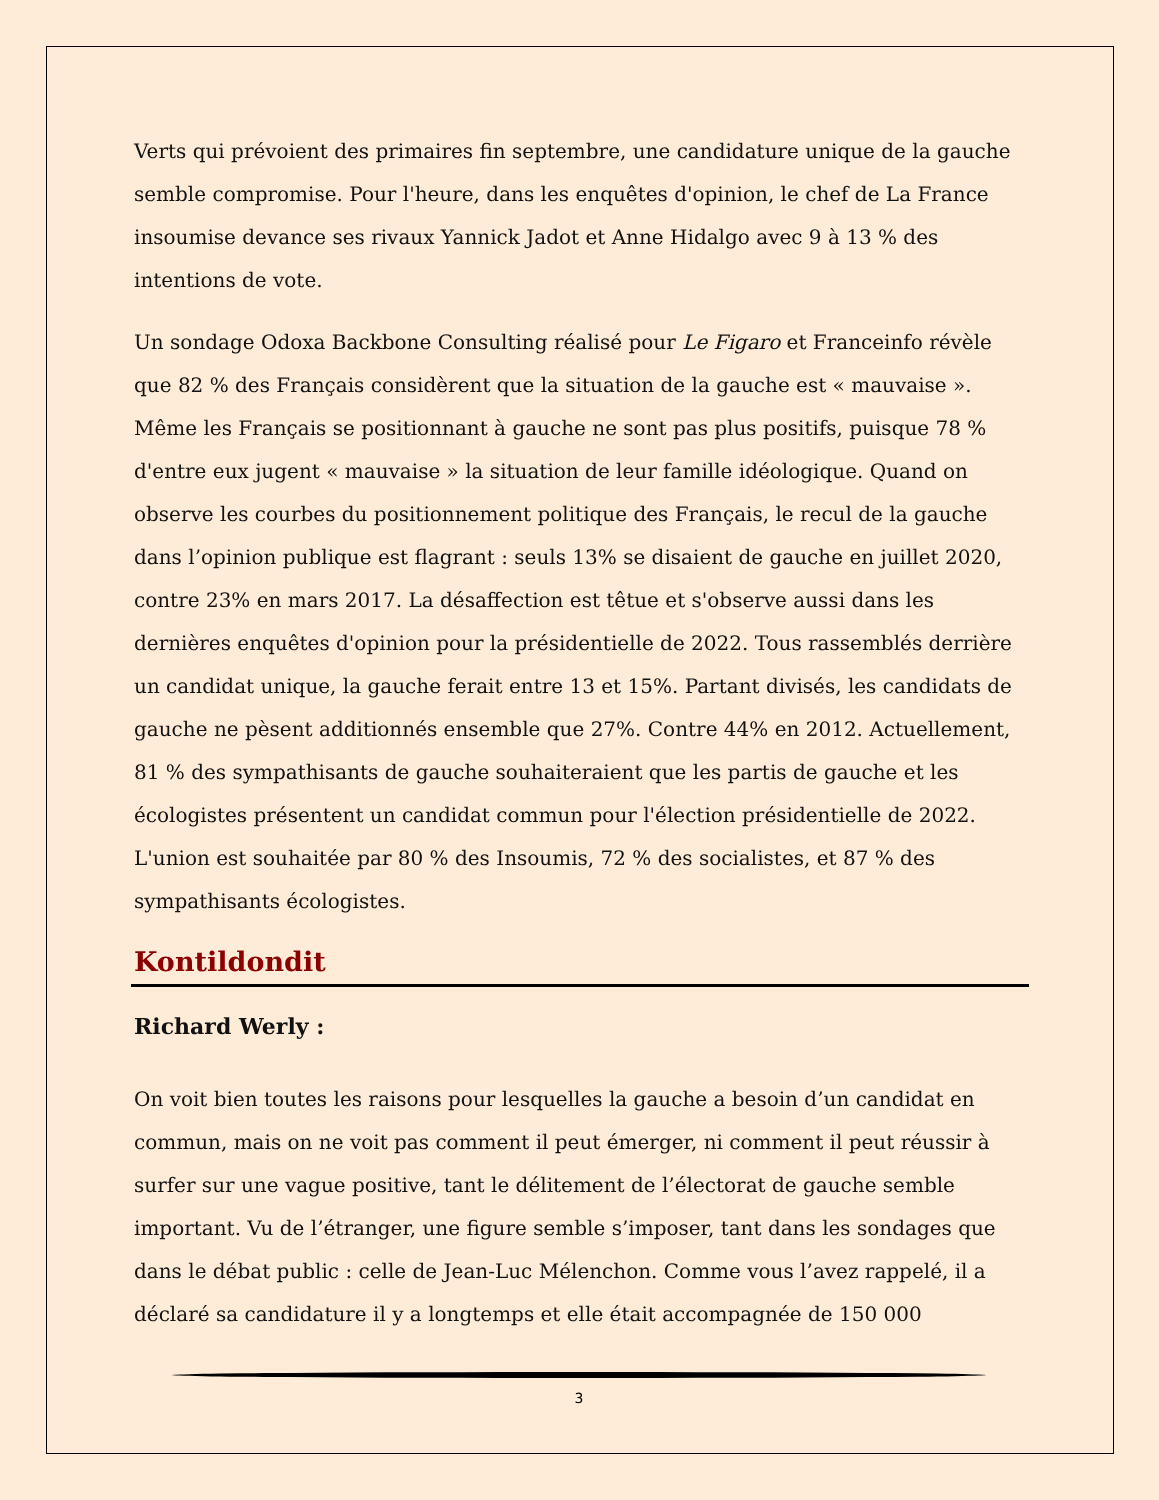Verts qui prévoient des primaires fin septembre, une candidature unique de la gauche semble compromise. Pour l'heure, dans les enquêtes d'opinion, le chef de La France insoumise devance ses rivaux Yannick Jadot et Anne Hidalgo avec 9 à 13 % des intentions de vote.
Un sondage Odoxa Backbone Consulting réalisé pour Le Figaro et Franceinfo révèle que 82 % des Français considèrent que la situation de la gauche est « mauvaise ». Même les Français se positionnant à gauche ne sont pas plus positifs, puisque 78 % d'entre eux jugent « mauvaise » la situation de leur famille idéologique. Quand on observe les courbes du positionnement politique des Français, le recul de la gauche dans l’opinion publique est flagrant : seuls 13% se disaient de gauche en juillet 2020, contre 23% en mars 2017. La désaffection est têtue et s'observe aussi dans les dernières enquêtes d'opinion pour la présidentielle de 2022. Tous rassemblés derrière un candidat unique, la gauche ferait entre 13 et 15%. Partant divisés, les candidats de gauche ne pèsent additionnés ensemble que 27%. Contre 44% en 2012. Actuellement, 81 % des sympathisants de gauche souhaiteraient que les partis de gauche et les écologistes présentent un candidat commun pour l'élection présidentielle de 2022. L'union est souhaitée par 80 % des Insoumis, 72 % des socialistes, et 87 % des sympathisants écologistes.
Kontildondit
Richard Werly :
On voit bien toutes les raisons pour lesquelles la gauche a besoin d’un candidat en commun, mais on ne voit pas comment il peut émerger, ni comment il peut réussir à surfer sur une vague positive, tant le délitement de l’électorat de gauche semble important. Vu de l’étranger, une figure semble s’imposer, tant dans les sondages que dans le débat public : celle de Jean-Luc Mélenchon. Comme vous l’avez rappelé, il a déclaré sa candidature il y a longtemps et elle était accompagnée de 150 000
3